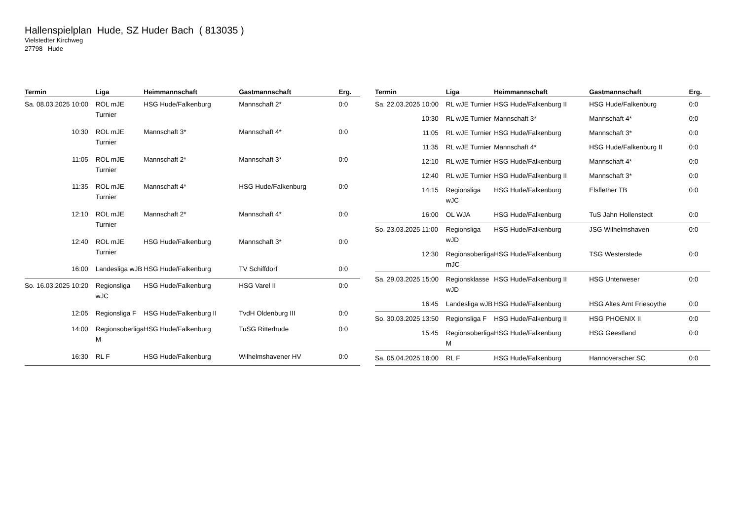Hallenspielplan Hude, SZ Huder Bach ( 813035 )
Vielstedter Kirchweg
27798 Hude
| Termin | Liga | Heimmannschaft | Gastmannschaft | Erg. |
| --- | --- | --- | --- | --- |
| Sa. 08.03.2025 10:00 | ROL mJE Turnier | HSG Hude/Falkenburg | Mannschaft 2* | 0:0 |
| 10:30 | ROL mJE Turnier | Mannschaft 3* | Mannschaft 4* | 0:0 |
| 11:05 | ROL mJE Turnier | Mannschaft 2* | Mannschaft 3* | 0:0 |
| 11:35 | ROL mJE Turnier | Mannschaft 4* | HSG Hude/Falkenburg | 0:0 |
| 12:10 | ROL mJE Turnier | Mannschaft 2* | Mannschaft 4* | 0:0 |
| 12:40 | ROL mJE Turnier | HSG Hude/Falkenburg | Mannschaft 3* | 0:0 |
| 16:00 | Landesliga wJB | HSG Hude/Falkenburg | TV Schiffdorf | 0:0 |
| So. 16.03.2025 10:20 | Regionsliga wJC | HSG Hude/Falkenburg | HSG Varel II | 0:0 |
| 12:05 | Regionsliga F | HSG Hude/Falkenburg II | TvdH Oldenburg III | 0:0 |
| 14:00 | Regionsoberliga M | HSG Hude/Falkenburg | TuSG Ritterhude | 0:0 |
| 16:30 | RL F | HSG Hude/Falkenburg | Wilhelmshavener HV | 0:0 |
| Termin | Liga | Heimmannschaft | Gastmannschaft | Erg. |
| --- | --- | --- | --- | --- |
| Sa. 22.03.2025 10:00 | RL wJE Turnier | HSG Hude/Falkenburg II | HSG Hude/Falkenburg | 0:0 |
| 10:30 | RL wJE Turnier | Mannschaft 3* | Mannschaft 4* | 0:0 |
| 11:05 | RL wJE Turnier | HSG Hude/Falkenburg | Mannschaft 3* | 0:0 |
| 11:35 | RL wJE Turnier | Mannschaft 4* | HSG Hude/Falkenburg II | 0:0 |
| 12:10 | RL wJE Turnier | HSG Hude/Falkenburg | Mannschaft 4* | 0:0 |
| 12:40 | RL wJE Turnier | HSG Hude/Falkenburg II | Mannschaft 3* | 0:0 |
| 14:15 | Regionsliga wJC | HSG Hude/Falkenburg | Elsflether TB | 0:0 |
| 16:00 | OL WJA | HSG Hude/Falkenburg | TuS Jahn Hollenstedt | 0:0 |
| So. 23.03.2025 11:00 | Regionsliga wJD | HSG Hude/Falkenburg | JSG Wilhelmshaven | 0:0 |
| 12:30 | Regionsoberliga mJC | HSG Hude/Falkenburg | TSG Westerstede | 0:0 |
| Sa. 29.03.2025 15:00 | Regionsklasse wJD | HSG Hude/Falkenburg II | HSG Unterweser | 0:0 |
| 16:45 | Landesliga wJB | HSG Hude/Falkenburg | HSG Altes Amt Friesoythe | 0:0 |
| So. 30.03.2025 13:50 | Regionsliga F | HSG Hude/Falkenburg II | HSG PHOENIX II | 0:0 |
| 15:45 | Regionsoberliga M | HSG Hude/Falkenburg | HSG Geestland | 0:0 |
| Sa. 05.04.2025 18:00 | RL F | HSG Hude/Falkenburg | Hannoverscher SC | 0:0 |